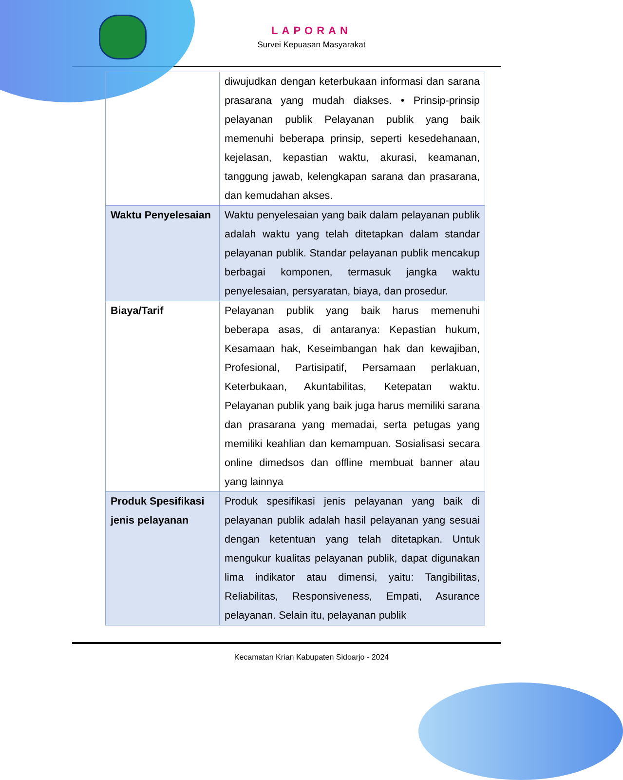LAPORAN
Survei Kepuasan Masyarakat
| | diwujudkan dengan keterbukaan informasi dan sarana prasarana yang mudah diakses. • Prinsip-prinsip pelayanan publik Pelayanan publik yang baik memenuhi beberapa prinsip, seperti kesedehanaan, kejelasan, kepastian waktu, akurasi, keamanan, tanggung jawab, kelengkapan sarana dan prasarana, dan kemudahan akses. |
| Waktu Penyelesaian | Waktu penyelesaian yang baik dalam pelayanan publik adalah waktu yang telah ditetapkan dalam standar pelayanan publik. Standar pelayanan publik mencakup berbagai komponen, termasuk jangka waktu penyelesaian, persyaratan, biaya, dan prosedur. |
| Biaya/Tarif | Pelayanan publik yang baik harus memenuhi beberapa asas, di antaranya: Kepastian hukum, Kesamaan hak, Keseimbangan hak dan kewajiban, Profesional, Partisipatif, Persamaan perlakuan, Keterbukaan, Akuntabilitas, Ketepatan waktu. Pelayanan publik yang baik juga harus memiliki sarana dan prasarana yang memadai, serta petugas yang memiliki keahlian dan kemampuan. Sosialisasi secara online dimedsos dan offline membuat banner atau yang lainnya |
| Produk Spesifikasi jenis pelayanan | Produk spesifikasi jenis pelayanan yang baik di pelayanan publik adalah hasil pelayanan yang sesuai dengan ketentuan yang telah ditetapkan. Untuk mengukur kualitas pelayanan publik, dapat digunakan lima indikator atau dimensi, yaitu: Tangibilitas, Reliabilitas, Responsiveness, Empati, Asurance pelayanan. Selain itu, pelayanan publik |
Kecamatan Krian Kabupaten Sidoarjo - 2024